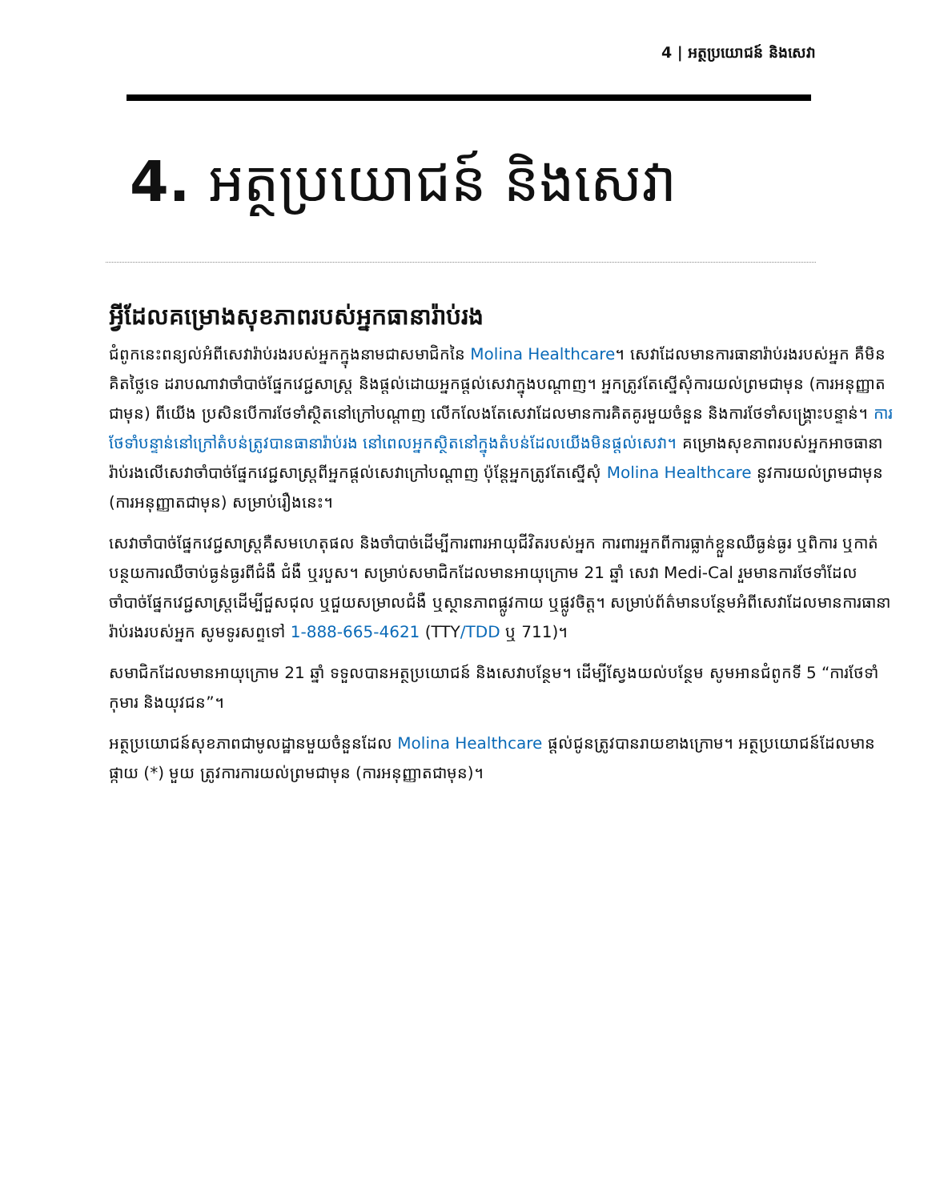4 | អត្ថប្រយោជន៍ និងសេវា
4. អត្ថប្រយោជន៍ និងសេវា
អ្វីដែលគម្រោងសុខភាពរបស់អ្នកធានារ៉ាប់រង
ជំពូកនេះពន្យល់អំពីសេវារ៉ាប់រងរបស់អ្នកក្នុងនាមជាសមាជិកនៃ Molina Healthcare។ សេវាដែលមានការធានារ៉ាប់រងរបស់អ្នក គឺមិនគិតថ្លៃទេ ដរាបណាវាចាំបាច់ផ្នែកវេជ្ជសាស្ត្រ និងផ្តល់ដោយអ្នកផ្តល់សេវាក្នុងបណ្តាញ។ អ្នកត្រូវតែស្នើសុំការយល់ព្រមជាមុន (ការអនុញ្ញាតជាមុន) ពីយើង ប្រសិនបើការថែទាំស្ថិតនៅក្រៅបណ្តាញ លើកលែងតែសេវាដែលមានការគិតគូរមួយចំនួន និងការថែទាំសង្គ្រោះបន្ទាន់។ ការថែទាំបន្ទាន់នៅក្រៅតំបន់ត្រូវបានធានារ៉ាប់រង នៅពេលអ្នកស្ថិតនៅក្នុងតំបន់ដែលយើងមិនផ្តល់សេវា។ គម្រោងសុខភាពរបស់អ្នកអាចធានារ៉ាប់រងលើសេវាចាំបាច់ផ្នែកវេជ្ជសាស្ត្រពីអ្នកផ្តល់សេវាក្រៅបណ្តាញ ប៉ុន្តែអ្នកត្រូវតែស្នើសុំ Molina Healthcare នូវការយល់ព្រមជាមុន (ការអនុញ្ញាតជាមុន) សម្រាប់រឿងនេះ។
សេវាចាំបាច់ផ្នែកវេជ្ជសាស្ត្រគឺសមហេតុផល និងចាំបាច់ដើម្បីការពារអាយុជីវិតរបស់អ្នក ការពារអ្នកពីការធ្លាក់ខ្លួនឈឺធ្ងន់ធ្ងរ ឬពិការ ឬកាត់បន្ថយការឈឺចាប់ធ្ងន់ធ្ងរពីជំងឺ ជំងឺ ឬរបួស។ សម្រាប់សមាជិកដែលមានអាយុក្រោម 21 ឆ្នាំ សេវា Medi-Cal រួមមានការថែទាំដែលចាំបាច់ផ្នែកវេជ្ជសាស្ត្រដើម្បីជួសជុល ឬជួយសម្រាលជំងឺ ឬស្ថានភាពផ្លូវកាយ ឬផ្លូវចិត្ត។ សម្រាប់ព័ត៌មានបន្ថែមអំពីសេវាដែលមានការធានារ៉ាប់រងរបស់អ្នក សូមទូរសព្ទទៅ 1-888-665-4621 (TTY/TDD ឬ 711)។
សមាជិកដែលមានអាយុក្រោម 21 ឆ្នាំ ទទួលបានអត្ថប្រយោជន៍ និងសេវាបន្ថែម។ ដើម្បីស្វែងយល់បន្ថែម សូមអានជំពូកទី 5 “ការថែទាំកុមារ និងយុវជន”។
អត្ថប្រយោជន៍សុខភាពជាមូលដ្ឋានមួយចំនួនដែល Molina Healthcare ផ្តល់ជូនត្រូវបានរាយខាងក្រោម។ អត្ថប្រយោជន៍ដែលមានផ្កាយ (*) មួយ ត្រូវការការយល់ព្រមជាមុន (ការអនុញ្ញាតជាមុន)។